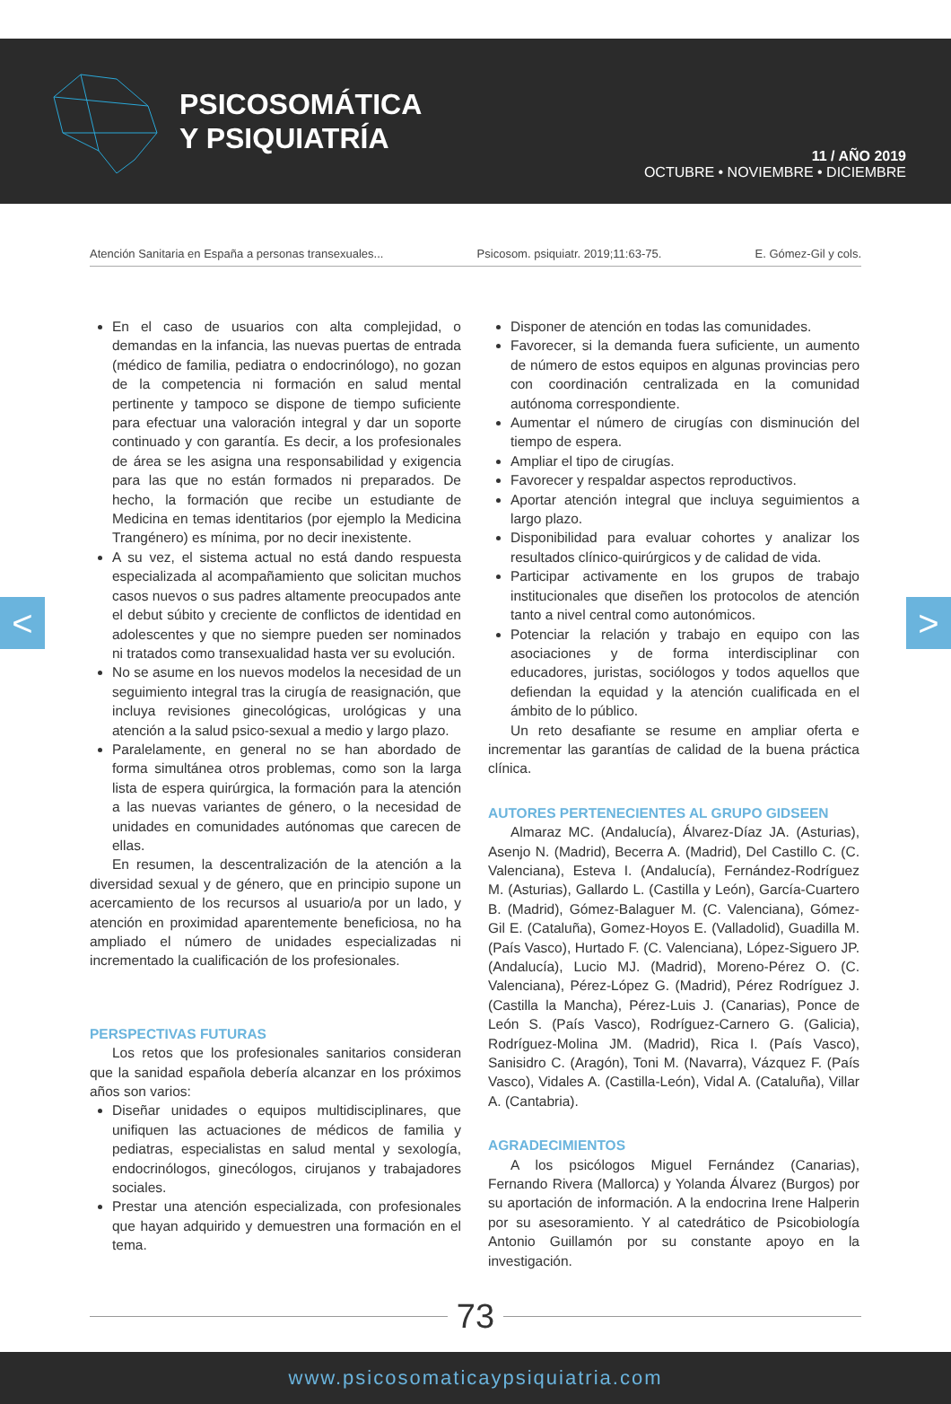PSICOSOMÁTICA
Y PSIQUIATRÍA
11 / AÑO 2019
OCTUBRE • NOVIEMBRE • DICIEMBRE
Atención Sanitaria en España a personas transexuales... Psicosom. psiquiatr. 2019;11:63-75. E. Gómez-Gil y cols.
< >
En el caso de usuarios con alta complejidad, o demandas en la infancia, las nuevas puertas de entrada (médico de familia, pediatra o endocrinólogo), no gozan de la competencia ni formación en salud mental pertinente y tampoco se dispone de tiempo suficiente para efectuar una valoración integral y dar un soporte continuado y con garantía. Es decir, a los profesionales de área se les asigna una responsabilidad y exigencia para las que no están formados ni preparados. De hecho, la formación que recibe un estudiante de Medicina en temas identitarios (por ejemplo la Medicina Trangénero) es mínima, por no decir inexistente.
A su vez, el sistema actual no está dando respuesta especializada al acompañamiento que solicitan muchos casos nuevos o sus padres altamente preocupados ante el debut súbito y creciente de conflictos de identidad en adolescentes y que no siempre pueden ser nominados ni tratados como transexualidad hasta ver su evolución.
No se asume en los nuevos modelos la necesidad de un seguimiento integral tras la cirugía de reasignación, que incluya revisiones ginecológicas, urológicas y una atención a la salud psico-sexual a medio y largo plazo.
Paralelamente, en general no se han abordado de forma simultánea otros problemas, como son la larga lista de espera quirúrgica, la formación para la atención a las nuevas variantes de género, o la necesidad de unidades en comunidades autónomas que carecen de ellas.
En resumen, la descentralización de la atención a la diversidad sexual y de género, que en principio supone un acercamiento de los recursos al usuario/a por un lado, y atención en proximidad aparentemente beneficiosa, no ha ampliado el número de unidades especializadas ni incrementado la cualificación de los profesionales.
PERSPECTIVAS FUTURAS
Los retos que los profesionales sanitarios consideran que la sanidad española debería alcanzar en los próximos años son varios:
Diseñar unidades o equipos multidisciplinares, que unifiquen las actuaciones de médicos de familia y pediatras, especialistas en salud mental y sexología, endocrinólogos, ginecólogos, cirujanos y trabajadores sociales.
Prestar una atención especializada, con profesionales que hayan adquirido y demuestren una formación en el tema.
Disponer de atención en todas las comunidades.
Favorecer, si la demanda fuera suficiente, un aumento de número de estos equipos en algunas provincias pero con coordinación centralizada en la comunidad autónoma correspondiente.
Aumentar el número de cirugías con disminución del tiempo de espera.
Ampliar el tipo de cirugías.
Favorecer y respaldar aspectos reproductivos.
Aportar atención integral que incluya seguimientos a largo plazo.
Disponibilidad para evaluar cohortes y analizar los resultados clínico-quirúrgicos y de calidad de vida.
Participar activamente en los grupos de trabajo institucionales que diseñen los protocolos de atención tanto a nivel central como autonómicos.
Potenciar la relación y trabajo en equipo con las asociaciones y de forma interdisciplinar con educadores, juristas, sociólogos y todos aquellos que defiendan la equidad y la atención cualificada en el ámbito de lo público.
Un reto desafiante se resume en ampliar oferta e incrementar las garantías de calidad de la buena práctica clínica.
AUTORES PERTENECIENTES AL GRUPO GIDSEEN
Almaraz MC. (Andalucía), Álvarez-Díaz JA. (Asturias), Asenjo N. (Madrid), Becerra A. (Madrid), Del Castillo C. (C. Valenciana), Esteva I. (Andalucía), Fernández-Rodríguez M. (Asturias), Gallardo L. (Castilla y León), García-Cuartero B. (Madrid), Gómez-Balaguer M. (C. Valenciana), Gómez-Gil E. (Cataluña), Gomez-Hoyos E. (Valladolid), Guadilla M. (País Vasco), Hurtado F. (C. Valenciana), López-Siguero JP. (Andalucía), Lucio MJ. (Madrid), Moreno-Pérez O. (C. Valenciana), Pérez-López G. (Madrid), Pérez Rodríguez J. (Castilla la Mancha), Pérez-Luis J. (Canarias), Ponce de León S. (País Vasco), Rodríguez-Carnero G. (Galicia), Rodríguez-Molina JM. (Madrid), Rica I. (País Vasco), Sanisidro C. (Aragón), Toni M. (Navarra), Vázquez F. (País Vasco), Vidales A. (Castilla-León), Vidal A. (Cataluña), Villar A. (Cantabria).
AGRADECIMIENTOS
A los psicólogos Miguel Fernández (Canarias), Fernando Rivera (Mallorca) y Yolanda Álvarez (Burgos) por su aportación de información. A la endocrina Irene Halperin por su asesoramiento. Y al catedrático de Psicobiología Antonio Guillamón por su constante apoyo en la investigación.
73
www.psicosomaticaypsiquiatria.com